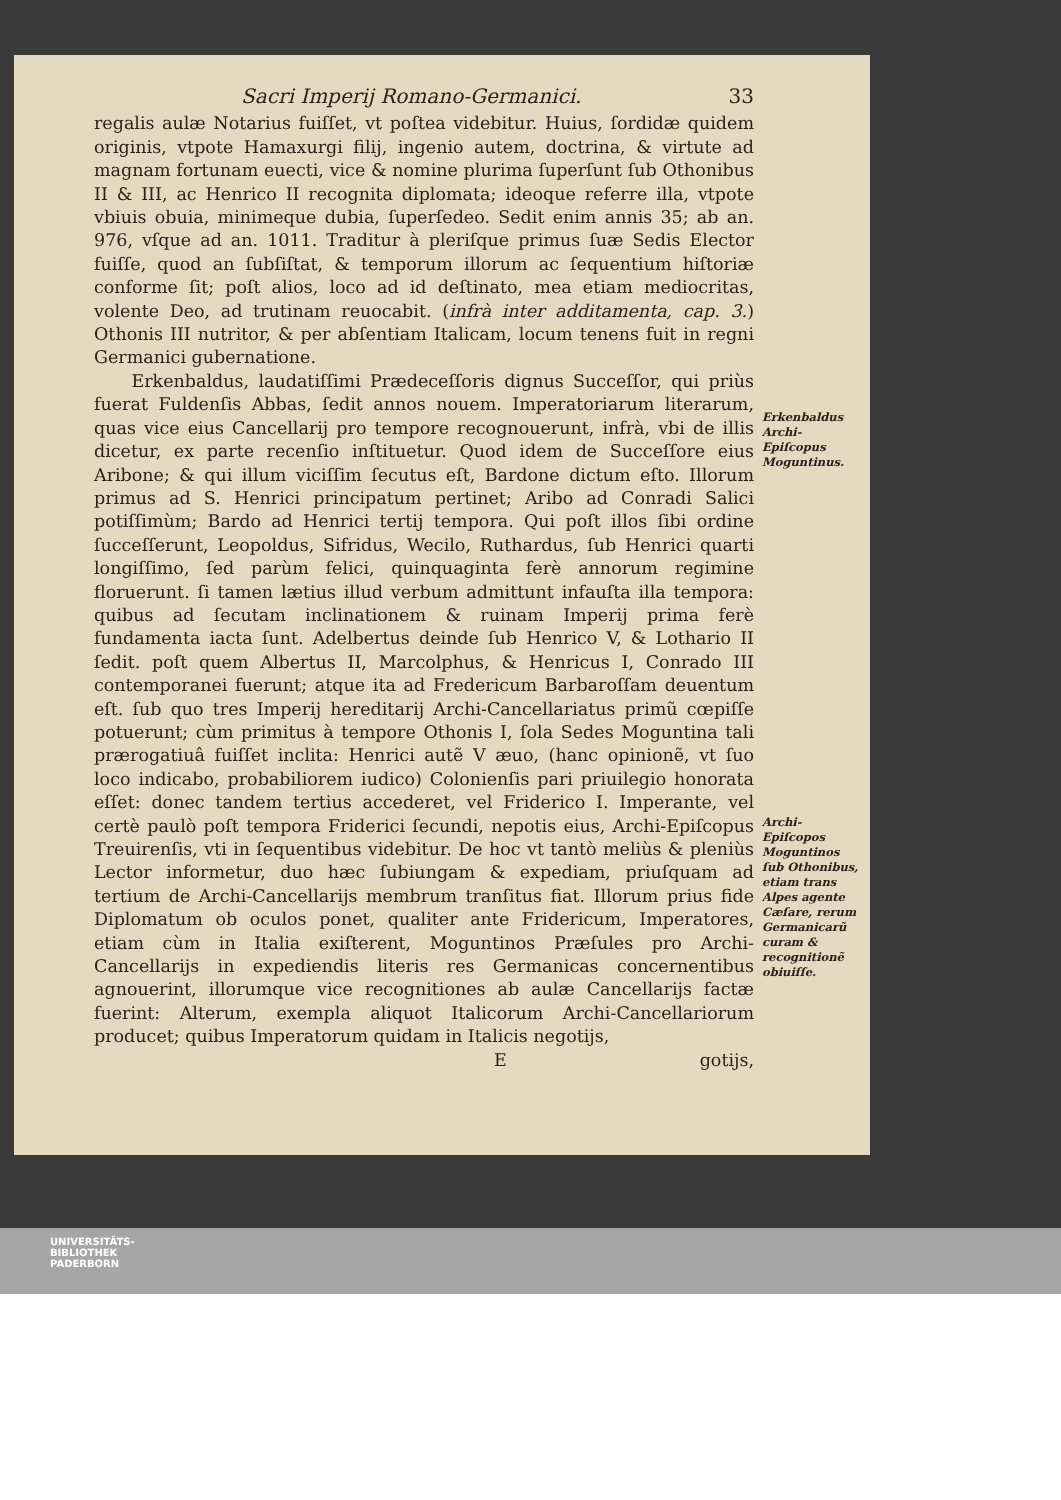Sacri Imperij Romano-Germanici. 33
regalis aulæ Notarius fuiſſet, vt poſtea videbitur. Huius, ſordidæ quidem originis, vtpote Hamaxurgi filij, ingenio autem, doctrina, & virtute ad magnam fortunam euecti, vice & nomine plurima ſuperſunt ſub Othonibus II & III, ac Henrico II recognita diplomata; ideoque referre illa, vtpote vbiuis obuia, minimeque dubia, ſuperſedeo. Sedit enim annis 35; ab an. 976, vſque ad an. 1011. Traditur à pleriſque primus ſuæ Sedis Elector fuiſſe, quod an ſubſiſtat, & temporum illorum ac ſequentium hiſtoriæ conforme ſit; poſt alios, loco ad id deſtinato, mea etiam mediocritas, volente Deo, ad trutinam reuocabit. (infrà inter additamenta, cap. 3.) Othonis III nutritor, & per abſentiam Italicam, locum tenens fuit in regni Germanici gubernatione.
Erkenbaldus, laudatiſſimi Prædeceſſoris dignus Succeſſor, qui priùs fuerat Fuldenſis Abbas, ſedit annos nouem. Imperatoriarum literarum, quas vice eius Cancellarij pro tempore recognouerunt, infrà, vbi de illis dicetur, ex parte recenſio inſtituetur. Quod idem de Succeſſore eius Aribone; & qui illum viciſſim ſecutus eſt, Bardone dictum eſto. Illorum primus ad S. Henrici principatum pertinet; Aribo ad Conradi Salici potiſſimùm; Bardo ad Henrici tertij tempora. Qui poſt illos ſibi ordine ſucceſſerunt, Leopoldus, Sifridus, Wecilo, Ruthardus, ſub Henrici quarti longiſſimo, ſed parùm felici, quinquaginta ferè annorum regimine floruerunt. ſi tamen lætius illud verbum admittunt infauſta illa tempora: quibus ad ſecutam inclinationem & ruinam Imperij prima ferè fundamenta iacta ſunt. Adelbertus deinde ſub Henrico V, & Lothario II ſedit. poſt quem Albertus II, Marcolphus, & Henricus I, Conrado III contemporanei fuerunt; atque ita ad Fredericum Barbaroſſam deuentum eſt. ſub quo tres Imperij hereditarij Archi-Cancellariatus primũ cœpiſſe potuerunt; cùm primitus à tempore Othonis I, ſola Sedes Moguntina tali prærogatiuâ fuiſſet inclita: Henrici autẽ V æuo, (hanc opinionẽ, vt ſuo loco indicabo, probabiliorem iudico) Colonienſis pari priuilegio honorata eſſet: donec tandem tertius accederet, vel Friderico I. Imperante, vel certè paulò poſt tempora Friderici ſecundi, nepotis eius, Archi-Epiſcopus Treuirenſis, vti in ſequentibus videbitur. De hoc vt tantò meliùs & pleniùs Lector informetur, duo hæc ſubiungam & expediam, priuſquam ad tertium de Archi-Cancellarijs membrum tranſitus fiat. Illorum prius fide Diplomatum ob oculos ponet, qualiter ante Fridericum, Imperatores, etiam cùm in Italia exiſterent, Moguntinos Præſules pro Archi-Cancellarijs in expediendis literis res Germanicas concernentibus agnouerint, illorumque vice recognitiones ab aulæ Cancellarijs factæ fuerint: Alterum, exempla aliquot Italicorum Archi-Cancellariorum producet; quibus Imperatorum quidam in Italicis negotijs,
Egotijs,
Erkenbaldus Archi-Epiſcopus Moguntinus.
Archi-Epiſcopos Moguntinos ſub Othonibus, etiam trans Alpes agente Cæſare, rerum Germanicarũ curam & recognitionẽ obiuiſſe.
UNIVERSITÄTS-
BIBLIOTHEK
PADERBORN